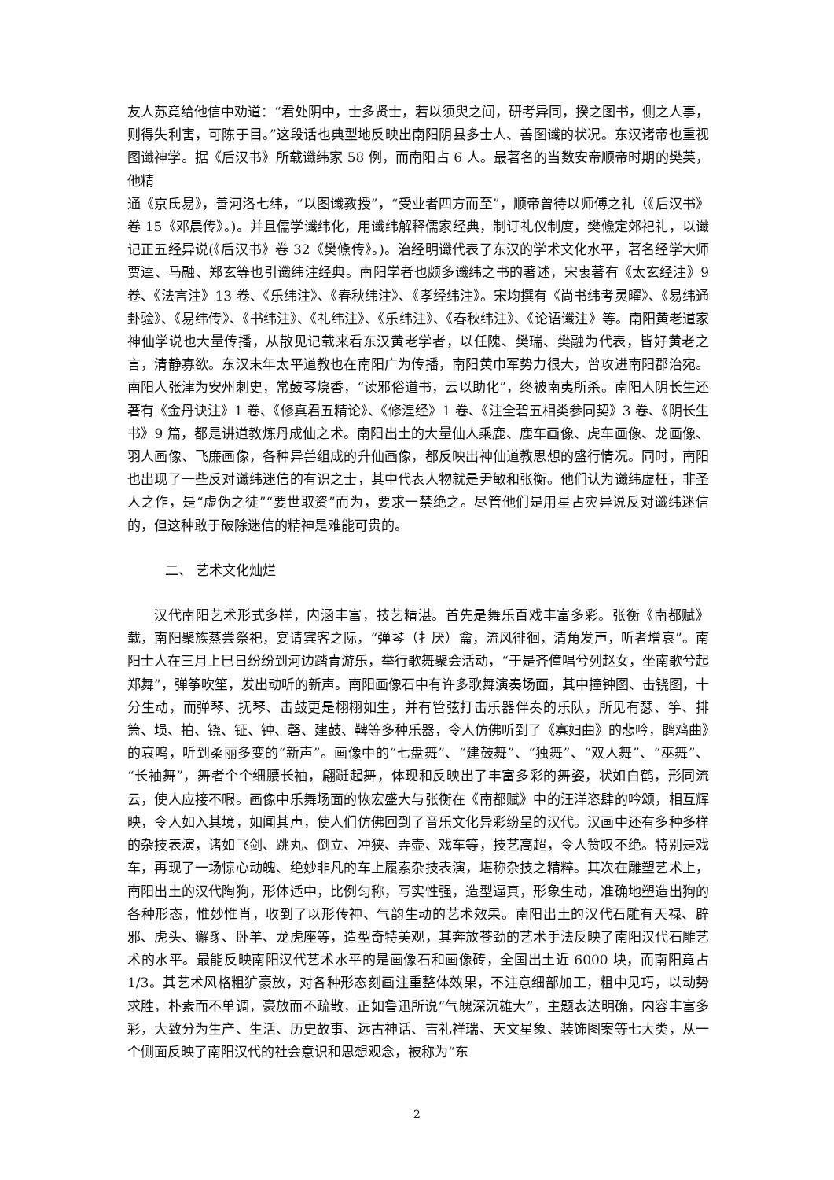友人苏竟给他信中劝道：“君处阴中，士多贤士，若以须臾之间，研考异同，揆之图书，侧之人事，则得失利害，可陈于目。”这段话也典型地反映出南阳阴县多士人、善图谶的状况。东汉诸帝也重视图谶神学。据《后汉书》所载谶纬家 58 例，而南阳占 6 人。最著名的当数安帝顺帝时期的樊英，他精
通《京氏易》，善河洛七纬，“以图谶教授”，“受业者四方而至”，顺帝曾待以师傅之礼（《后汉书》卷 15《邓晨传》。)。并且儒学谶纬化，用谶纬解释儒家经典，制订礼仪制度，樊儵定郊祀礼，以谶记正五经异说(《后汉书》卷 32《樊儵传》。)。治经明谶代表了东汉的学术文化水平，著名经学大师贾逵、马融、郑玄等也引谶纬注经典。南阳学者也颇多谶纬之书的著述，宋衷著有《太玄经注》9 卷、《法言注》13 卷、《乐纬注》、《春秋纬注》、《孝经纬注》。宋均撰有《尚书纬考灵曜》、《易纬通卦验》、《易纬传》、《书纬注》、《礼纬注》、《乐纬注》、《春秋纬注》、《论语谶注》等。南阳黄老道家神仙学说也大量传播，从散见记载来看东汉黄老学者，以任隗、樊瑞、樊融为代表，皆好黄老之言，清静寡欲。东汉末年太平道教也在南阳广为传播，南阳黄巾军势力很大，曾攻进南阳郡治宛。南阳人张津为安州刺史，常鼓琴烧香，“读邪俗道书，云以助化”，终被南夷所杀。南阳人阴长生还著有《金丹诀注》1 卷、《修真君五精论》、《修湟经》1 卷、《注全碧五相类参同契》3 卷、《阴长生书》9 篇，都是讲道教炼丹成仙之术。南阳出土的大量仙人乘鹿、鹿车画像、虎车画像、龙画像、羽人画像、飞廉画像，各种异兽组成的升仙画像，都反映出神仙道教思想的盛行情况。同时，南阳也出现了一些反对谶纬迷信的有识之士，其中代表人物就是尹敏和张衡。他们认为谶纬虚枉，非圣人之作，是“虚伪之徒”“要世取资”而为，要求一禁绝之。尽管他们是用星占灾异说反对谶纬迷信的，但这种敢于破除迷信的精神是难能可贵的。
二、 艺术文化灿烂
汉代南阳艺术形式多样，内涵丰富，技艺精湛。首先是舞乐百戏丰富多彩。张衡《南都赋》载，南阳聚族蒸尝祭祀，宴请宾客之际，“弹琴（扌厌）龠，流风徘徊，清角发声，听者增哀”。南阳士人在三月上巳日纷纷到河边踏青游乐，举行歌舞聚会活动，“于是齐僮唱兮列赵女，坐南歌兮起郑舞”，弹筝吹笙，发出动听的新声。南阳画像石中有许多歌舞演奏场面，其中撞钟图、击铙图，十分生动，而弹琴、抚琴、击鼓更是栩栩如生，并有管弦打击乐器伴奏的乐队，所见有瑟、竽、排箫、埙、拍、铙、钲、钟、磬、建鼓、鞞等多种乐器，令人仿佛听到了《寡妇曲》的悲吟，鹍鸡曲》的哀鸣，听到柔丽多变的“新声”。画像中的“七盘舞”、“建鼓舞”、“独舞”、“双人舞”、“巫舞”、“长袖舞”，舞者个个细腰长袖，翩跹起舞，体现和反映出了丰富多彩的舞姿，状如白鹤，形同流云，使人应接不暇。画像中乐舞场面的恢宏盛大与张衡在《南都赋》中的汪洋恣肆的吟颂，相互辉映，令人如入其境，如闻其声，使人们仿佛回到了音乐文化异彩纷呈的汉代。汉画中还有多种多样的杂技表演，诸如飞剑、跳丸、倒立、冲狭、弄壶、戏车等，技艺高超，令人赞叹不绝。特别是戏车，再现了一场惊心动魄、绝妙非凡的车上履索杂技表演，堪称杂技之精粹。其次在雕塑艺术上，南阳出土的汉代陶狗，形体适中，比例匀称，写实性强，造型逼真，形象生动，准确地塑造出狗的各种形态，惟妙惟肖，收到了以形传神、气韵生动的艺术效果。南阳出土的汉代石雕有天禄、辟邪、虎头、獬豸、卧羊、龙虎座等，造型奇特美观，其奔放苍劲的艺术手法反映了南阳汉代石雕艺术的水平。最能反映南阳汉代艺术水平的是画像石和画像砖，全国出土近 6000 块，而南阳竟占 1/3。其艺术风格粗犷豪放，对各种形态刻画注重整体效果，不注意细部加工，粗中见巧，以动势求胜，朴素而不单调，豪放而不疏散，正如鲁迅所说“气魄深沉雄大”，主题表达明确，内容丰富多彩，大致分为生产、生活、历史故事、远古神话、吉礼祥瑞、天文星象、装饰图案等七大类，从一个侧面反映了南阳汉代的社会意识和思想观念，被称为“东
2